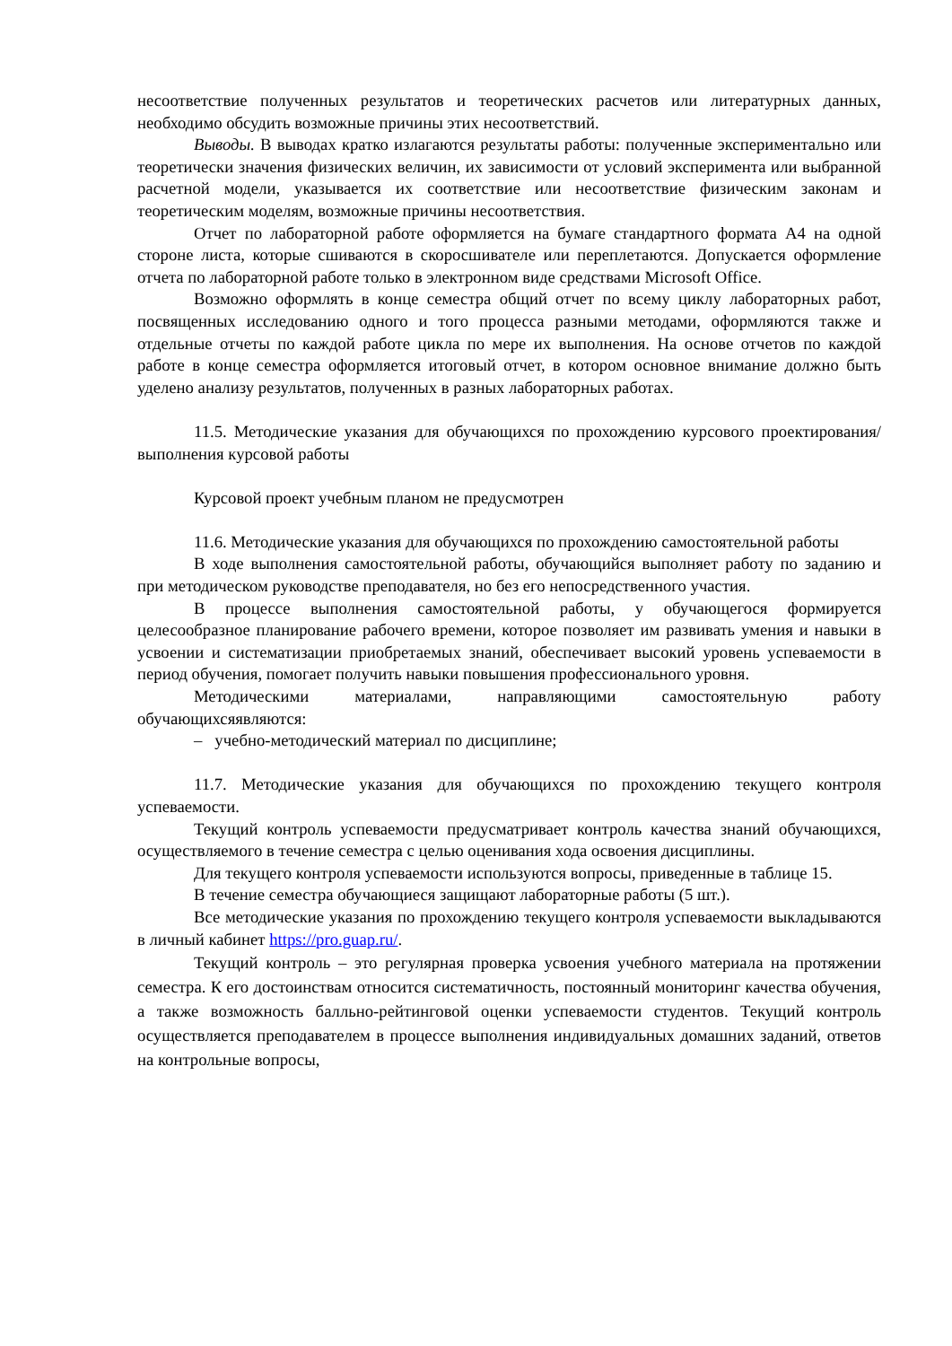несоответствие полученных результатов и теоретических расчетов или литературных данных, необходимо обсудить возможные причины этих несоответствий.
Выводы. В выводах кратко излагаются результаты работы: полученные экспериментально или теоретически значения физических величин, их зависимости от условий эксперимента или выбранной расчетной модели, указывается их соответствие или несоответствие физическим законам и теоретическим моделям, возможные причины несоответствия.
Отчет по лабораторной работе оформляется на бумаге стандартного формата А4 на одной стороне листа, которые сшиваются в скоросшивателе или переплетаются. Допускается оформление отчета по лабораторной работе только в электронном виде средствами Microsoft Office.
Возможно оформлять в конце семестра общий отчет по всему циклу лабораторных работ, посвященных исследованию одного и того процесса разными методами, оформляются также и отдельные отчеты по каждой работе цикла по мере их выполнения. На основе отчетов по каждой работе в конце семестра оформляется итоговый отчет, в котором основное внимание должно быть уделено анализу результатов, полученных в разных лабораторных работах.
11.5. Методические указания для обучающихся по прохождению курсового проектирования/выполнения курсовой работы
Курсовой проект учебным планом не предусмотрен
11.6. Методические указания для обучающихся по прохождению самостоятельной работы
В ходе выполнения самостоятельной работы, обучающийся выполняет работу по заданию и при методическом руководстве преподавателя, но без его непосредственного участия.
В процессе выполнения самостоятельной работы, у обучающегося формируется целесообразное планирование рабочего времени, которое позволяет им развивать умения и навыки в усвоении и систематизации приобретаемых знаний, обеспечивает высокий уровень успеваемости в период обучения, помогает получить навыки повышения профессионального уровня.
Методическими материалами, направляющими самостоятельную работу обучающихсяявляются:
– учебно-методический материал по дисциплине;
11.7. Методические указания для обучающихся по прохождению текущего контроля успеваемости.
Текущий контроль успеваемости предусматривает контроль качества знаний обучающихся, осуществляемого в течение семестра с целью оценивания хода освоения дисциплины.
Для текущего контроля успеваемости используются вопросы, приведенные в таблице 15.
В течение семестра обучающиеся защищают лабораторные работы (5 шт.).
Все методические указания по прохождению текущего контроля успеваемости выкладываются в личный кабинет https://pro.guap.ru/.
Текущий контроль – это регулярная проверка усвоения учебного материала на протяжении семестра. К его достоинствам относится систематичность, постоянный мониторинг качества обучения, а также возможность балльно-рейтинговой оценки успеваемости студентов. Текущий контроль осуществляется преподавателем в процессе выполнения индивидуальных домашних заданий, ответов на контрольные вопросы,